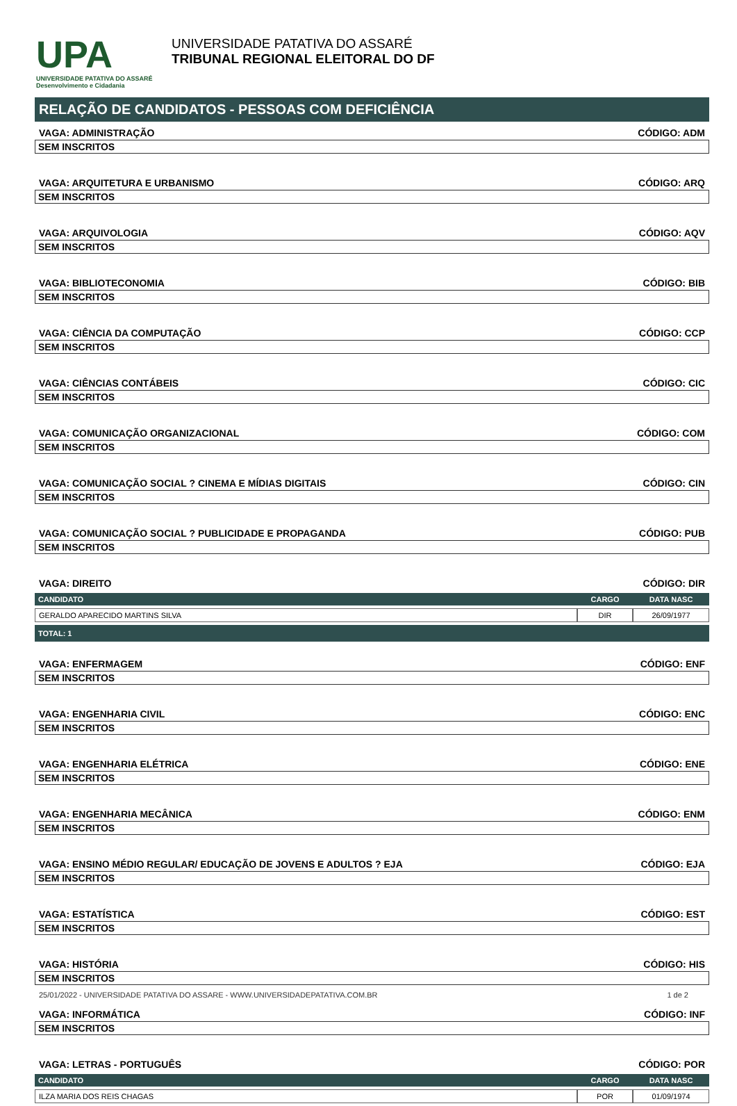UPA
UNIVERSIDADE PATATIVA DO ASSARÉ
Desenvolvimento e Cidadania
UNIVERSIDADE PATATIVA DO ASSARÉ
TRIBUNAL REGIONAL ELEITORAL DO DF
RELAÇÃO DE CANDIDATOS - PESSOAS COM DEFICIÊNCIA
VAGA: ADMINISTRAÇÃO CÓDIGO: ADM
SEM INSCRITOS
VAGA: ARQUITETURA E URBANISMO CÓDIGO: ARQ
SEM INSCRITOS
VAGA: ARQUIVOLOGIA CÓDIGO: AQV
SEM INSCRITOS
VAGA: BIBLIOTECONOMIA CÓDIGO: BIB
SEM INSCRITOS
VAGA: CIÊNCIA DA COMPUTAÇÃO CÓDIGO: CCP
SEM INSCRITOS
VAGA: CIÊNCIAS CONTÁBEIS CÓDIGO: CIC
SEM INSCRITOS
VAGA: COMUNICAÇÃO ORGANIZACIONAL CÓDIGO: COM
SEM INSCRITOS
VAGA: COMUNICAÇÃO SOCIAL ? CINEMA E MÍDIAS DIGITAIS CÓDIGO: CIN
SEM INSCRITOS
VAGA: COMUNICAÇÃO SOCIAL ? PUBLICIDADE E PROPAGANDA CÓDIGO: PUB
SEM INSCRITOS
VAGA: DIREITO CÓDIGO: DIR
| CANDIDATO | CARGO | DATA NASC |
| --- | --- | --- |
| GERALDO APARECIDO MARTINS SILVA | DIR | 26/09/1977 |
TOTAL: 1
VAGA: ENFERMAGEM CÓDIGO: ENF
SEM INSCRITOS
VAGA: ENGENHARIA CIVIL CÓDIGO: ENC
SEM INSCRITOS
VAGA: ENGENHARIA ELÉTRICA CÓDIGO: ENE
SEM INSCRITOS
VAGA: ENGENHARIA MECÂNICA CÓDIGO: ENM
SEM INSCRITOS
VAGA: ENSINO MÉDIO REGULAR/ EDUCAÇÃO DE JOVENS E ADULTOS ? EJA CÓDIGO: EJA
SEM INSCRITOS
VAGA: ESTATÍSTICA CÓDIGO: EST
SEM INSCRITOS
VAGA: HISTÓRIA CÓDIGO: HIS
SEM INSCRITOS
VAGA: INFORMÁTICA CÓDIGO: INF
SEM INSCRITOS
VAGA: LETRAS - PORTUGUÊS CÓDIGO: POR
| CANDIDATO | CARGO | DATA NASC |
| --- | --- | --- |
| ILZA MARIA DOS REIS CHAGAS | POR | 01/09/1974 |
25/01/2022 - UNIVERSIDADE PATATIVA DO ASSARE - WWW.UNIVERSIDADEPATATIVA.COM.BR 1 de 2